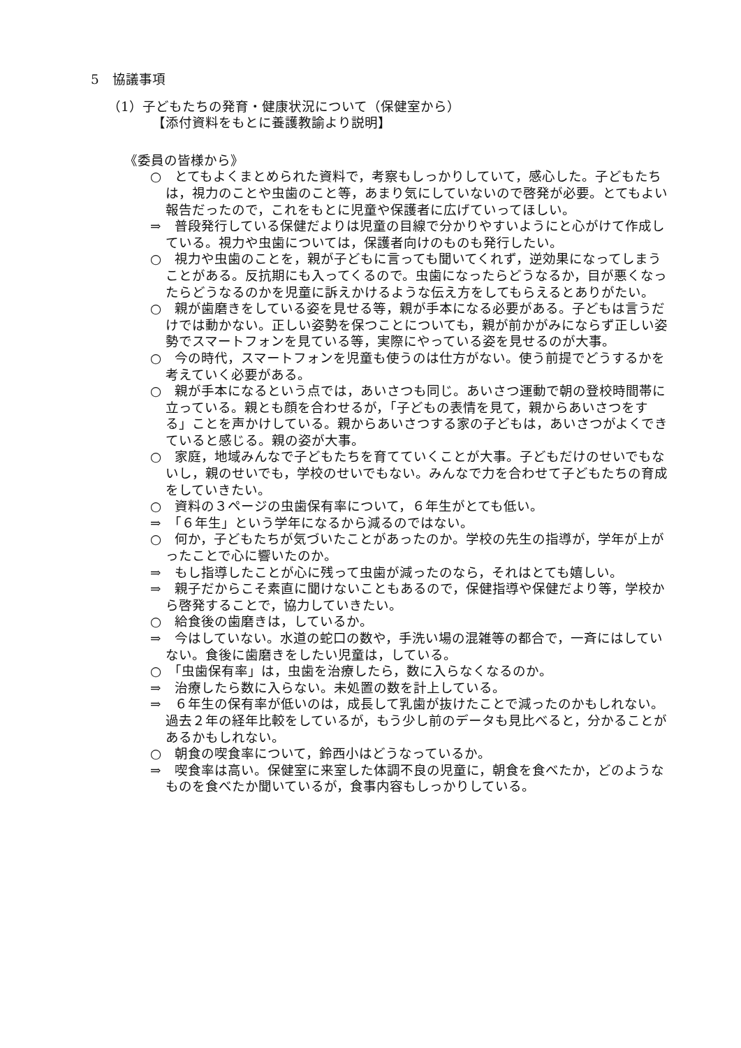5　協議事項
（1）子どもたちの発育・健康状況について（保健室から）
【添付資料をもとに養護教諭より説明】
《委員の皆様から》
○　とてもよくまとめられた資料で，考察もしっかりしていて，感心した。子どもたちは，視力のことや虫歯のこと等，あまり気にしていないので啓発が必要。とてもよい報告だったので，これをもとに児童や保護者に広げていってほしい。
⇒　普段発行している保健だよりは児童の目線で分かりやすいようにと心がけて作成している。視力や虫歯については，保護者向けのものも発行したい。
○　視力や虫歯のことを，親が子どもに言っても聞いてくれず，逆効果になってしまうことがある。反抗期にも入ってくるので。虫歯になったらどうなるか，目が悪くなったらどうなるのかを児童に訴えかけるような伝え方をしてもらえるとありがたい。
○　親が歯磨きをしている姿を見せる等，親が手本になる必要がある。子どもは言うだけでは動かない。正しい姿勢を保つことについても，親が前かがみにならず正しい姿勢でスマートフォンを見ている等，実際にやっている姿を見せるのが大事。
○　今の時代，スマートフォンを児童も使うのは仕方がない。使う前提でどうするかを考えていく必要がある。
○　親が手本になるという点では，あいさつも同じ。あいさつ運動で朝の登校時間帯に立っている。親とも顔を合わせるが，「子どもの表情を見て，親からあいさつをする」ことを声かけしている。親からあいさつする家の子どもは，あいさつがよくできていると感じる。親の姿が大事。
○　家庭，地域みんなで子どもたちを育てていくことが大事。子どもだけのせいでもないし，親のせいでも，学校のせいでもない。みんなで力を合わせて子どもたちの育成をしていきたい。
○　資料の３ページの虫歯保有率について，６年生がとても低い。
⇒　「６年生」という学年になるから減るのではない。
○　何か，子どもたちが気づいたことがあったのか。学校の先生の指導が，学年が上がったことで心に響いたのか。
⇒　もし指導したことが心に残って虫歯が減ったのなら，それはとても嬉しい。
⇒　親子だからこそ素直に聞けないこともあるので，保健指導や保健だより等，学校から啓発することで，協力していきたい。
○　給食後の歯磨きは，しているか。
⇒　今はしていない。水道の蛇口の数や，手洗い場の混雑等の都合で，一斉にはしていない。食後に歯磨きをしたい児童は，している。
○　「虫歯保有率」は，虫歯を治療したら，数に入らなくなるのか。
⇒　治療したら数に入らない。未処置の数を計上している。
⇒　６年生の保有率が低いのは，成長して乳歯が抜けたことで減ったのかもしれない。過去２年の経年比較をしているが，もう少し前のデータも見比べると，分かることがあるかもしれない。
○　朝食の喫食率について，鈴西小はどうなっているか。
⇒　喫食率は高い。保健室に来室した体調不良の児童に，朝食を食べたか，どのようなものを食べたか聞いているが，食事内容もしっかりしている。